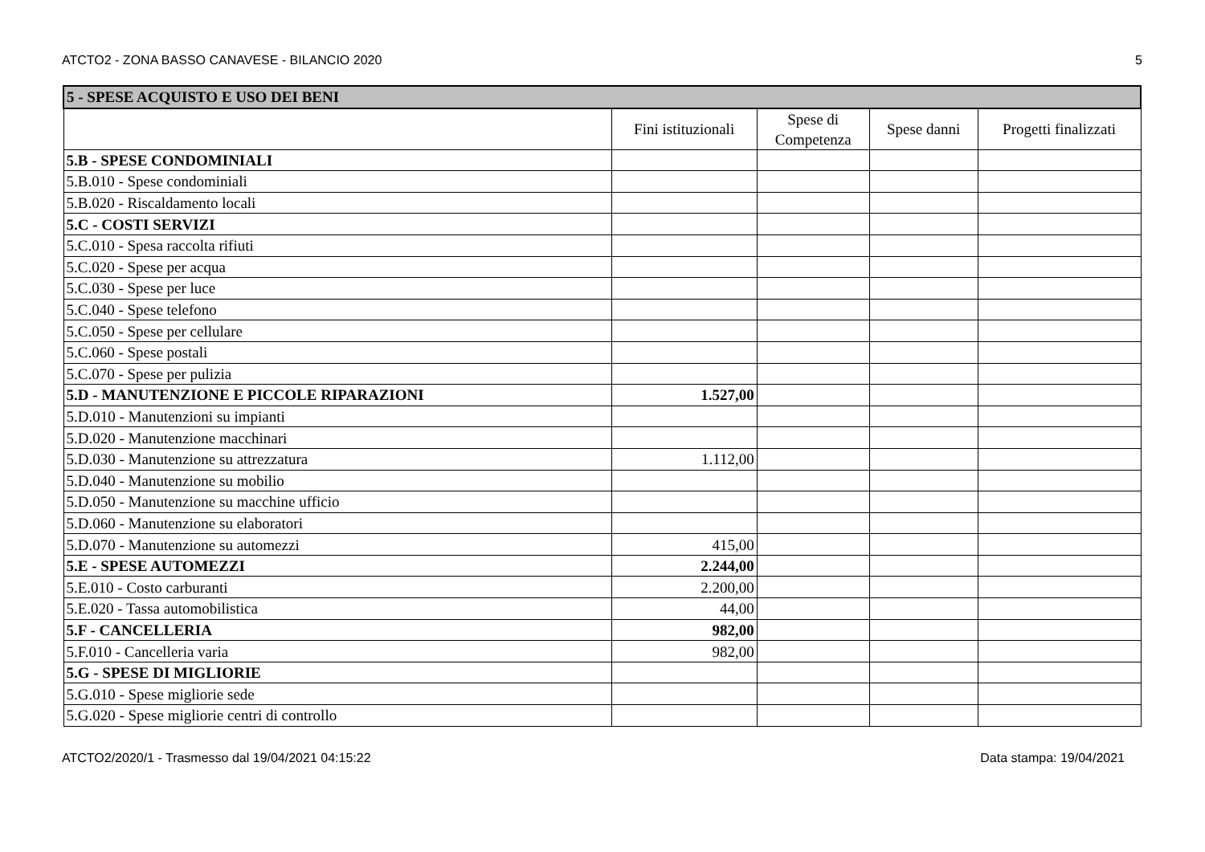ATCTO2 - ZONA BASSO CANAVESE - BILANCIO 2020 5
| 5 - SPESE ACQUISTO E USO DEI BENI | | | | |
| | Fini istituzionali | Spese di Competenza | Spese danni | Progetti finalizzati |
| 5.B - SPESE CONDOMINIALI | | | | |
| 5.B.010 - Spese condominiali | | | | |
| 5.B.020 - Riscaldamento locali | | | | |
| 5.C - COSTI SERVIZI | | | | |
| 5.C.010 - Spesa raccolta rifiuti | | | | |
| 5.C.020 - Spese per acqua | | | | |
| 5.C.030 - Spese per luce | | | | |
| 5.C.040 - Spese telefono | | | | |
| 5.C.050 - Spese per cellulare | | | | |
| 5.C.060 - Spese postali | | | | |
| 5.C.070 - Spese per pulizia | | | | |
| 5.D - MANUTENZIONE E PICCOLE RIPARAZIONI | 1.527,00 | | | |
| 5.D.010 - Manutenzioni su impianti | | | | |
| 5.D.020 - Manutenzione macchinari | | | | |
| 5.D.030 - Manutenzione su attrezzatura | 1.112,00 | | | |
| 5.D.040 - Manutenzione su mobilio | | | | |
| 5.D.050 - Manutenzione su macchine ufficio | | | | |
| 5.D.060 - Manutenzione su elaboratori | | | | |
| 5.D.070 - Manutenzione su automezzi | 415,00 | | | |
| 5.E - SPESE AUTOMEZZI | 2.244,00 | | | |
| 5.E.010 - Costo carburanti | 2.200,00 | | | |
| 5.E.020 - Tassa automobilistica | 44,00 | | | |
| 5.F - CANCELLERIA | 982,00 | | | |
| 5.F.010 - Cancelleria varia | 982,00 | | | |
| 5.G - SPESE DI MIGLIORIE | | | | |
| 5.G.010 - Spese migliorie sede | | | | |
| 5.G.020 - Spese migliorie centri di controllo | | | | |
ATCTO2/2020/1 - Trasmesso dal 19/04/2021 04:15:22 Data stampa: 19/04/2021